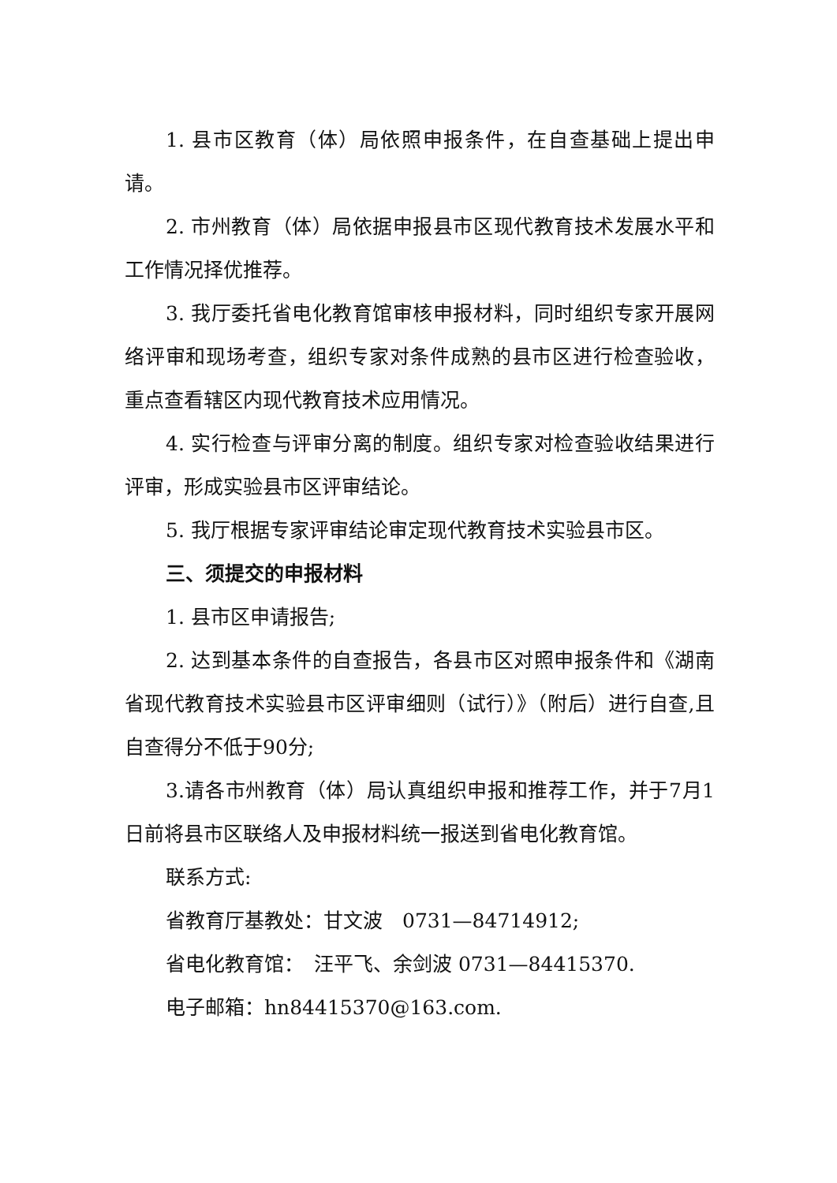1. 县市区教育（体）局依照申报条件，在自查基础上提出申请。
2. 市州教育（体）局依据申报县市区现代教育技术发展水平和工作情况择优推荐。
3. 我厅委托省电化教育馆审核申报材料，同时组织专家开展网络评审和现场考查，组织专家对条件成熟的县市区进行检查验收，重点查看辖区内现代教育技术应用情况。
4. 实行检查与评审分离的制度。组织专家对检查验收结果进行评审，形成实验县市区评审结论。
5. 我厅根据专家评审结论审定现代教育技术实验县市区。
三、须提交的申报材料
1. 县市区申请报告;
2. 达到基本条件的自查报告，各县市区对照申报条件和《湖南省现代教育技术实验县市区评审细则（试行）》（附后）进行自查,且自查得分不低于90分;
3.请各市州教育（体）局认真组织申报和推荐工作，并于7月1日前将县市区联络人及申报材料统一报送到省电化教育馆。
联系方式:
省教育厅基教处：甘文波　0731—84714912;
省电化教育馆：　汪平飞、余剑波 0731—84415370.
电子邮箱：hn84415370@163.com.